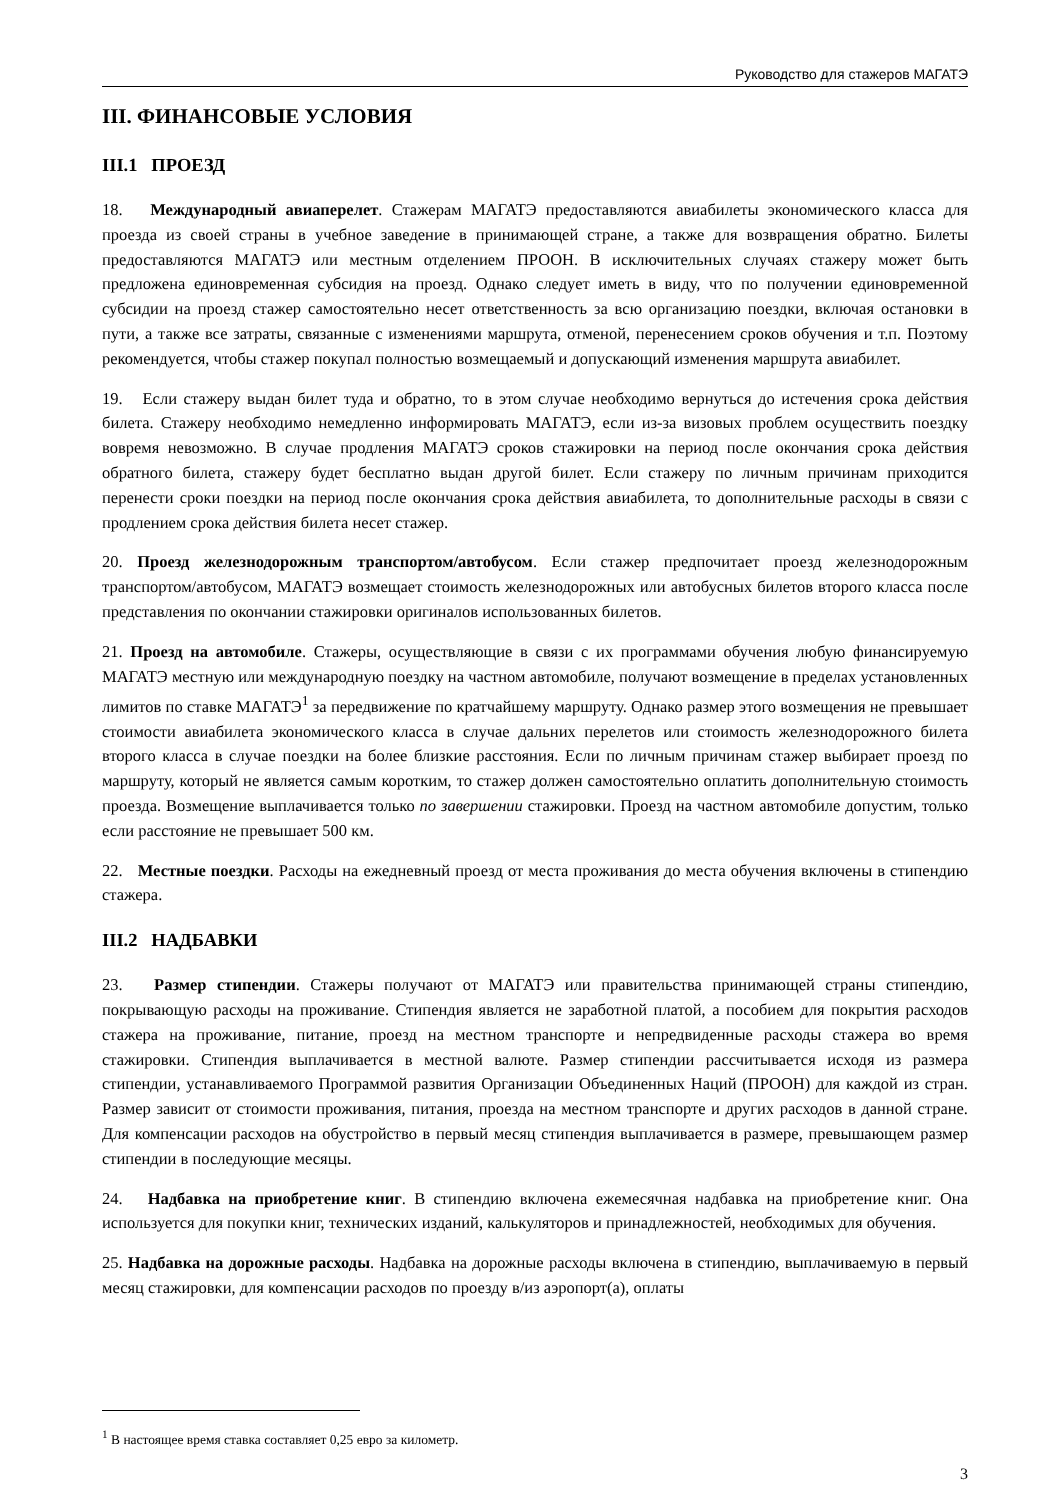Руководство для стажеров МАГАТЭ
III. ФИНАНСОВЫЕ УСЛОВИЯ
III.1 ПРОЕЗД
18. Международный авиаперелет. Стажерам МАГАТЭ предоставляются авиабилеты экономического класса для проезда из своей страны в учебное заведение в принимающей стране, а также для возвращения обратно. Билеты предоставляются МАГАТЭ или местным отделением ПРООН. В исключительных случаях стажеру может быть предложена единовременная субсидия на проезд. Однако следует иметь в виду, что по получении единовременной субсидии на проезд стажер самостоятельно несет ответственность за всю организацию поездки, включая остановки в пути, а также все затраты, связанные с изменениями маршрута, отменой, перенесением сроков обучения и т.п. Поэтому рекомендуется, чтобы стажер покупал полностью возмещаемый и допускающий изменения маршрута авиабилет.
19. Если стажеру выдан билет туда и обратно, то в этом случае необходимо вернуться до истечения срока действия билета. Стажеру необходимо немедленно информировать МАГАТЭ, если из-за визовых проблем осуществить поездку вовремя невозможно. В случае продления МАГАТЭ сроков стажировки на период после окончания срока действия обратного билета, стажеру будет бесплатно выдан другой билет. Если стажеру по личным причинам приходится перенести сроки поездки на период после окончания срока действия авиабилета, то дополнительные расходы в связи с продлением срока действия билета несет стажер.
20. Проезд железнодорожным транспортом/автобусом. Если стажер предпочитает проезд железнодорожным транспортом/автобусом, МАГАТЭ возмещает стоимость железнодорожных или автобусных билетов второго класса после представления по окончании стажировки оригиналов использованных билетов.
21. Проезд на автомобиле. Стажеры, осуществляющие в связи с их программами обучения любую финансируемую МАГАТЭ местную или международную поездку на частном автомобиле, получают возмещение в пределах установленных лимитов по ставке МАГАТЭ<sup>1</sup> за передвижение по кратчайшему маршруту. Однако размер этого возмещения не превышает стоимости авиабилета экономического класса в случае дальних перелетов или стоимость железнодорожного билета второго класса в случае поездки на более близкие расстояния. Если по личным причинам стажер выбирает проезд по маршруту, который не является самым коротким, то стажер должен самостоятельно оплатить дополнительную стоимость проезда. Возмещение выплачивается только по завершении стажировки. Проезд на частном автомобиле допустим, только если расстояние не превышает 500 км.
22. Местные поездки. Расходы на ежедневный проезд от места проживания до места обучения включены в стипендию стажера.
III.2 НАДБАВКИ
23. Размер стипендии. Стажеры получают от МАГАТЭ или правительства принимающей страны стипендию, покрывающую расходы на проживание. Стипендия является не заработной платой, а пособием для покрытия расходов стажера на проживание, питание, проезд на местном транспорте и непредвиденные расходы стажера во время стажировки. Стипендия выплачивается в местной валюте. Размер стипендии рассчитывается исходя из размера стипендии, устанавливаемого Программой развития Организации Объединенных Наций (ПРООН) для каждой из стран. Размер зависит от стоимости проживания, питания, проезда на местном транспорте и других расходов в данной стране. Для компенсации расходов на обустройство в первый месяц стипендия выплачивается в размере, превышающем размер стипендии в последующие месяцы.
24. Надбавка на приобретение книг. В стипендию включена ежемесячная надбавка на приобретение книг. Она используется для покупки книг, технических изданий, калькуляторов и принадлежностей, необходимых для обучения.
25. Надбавка на дорожные расходы. Надбавка на дорожные расходы включена в стипендию, выплачиваемую в первый месяц стажировки, для компенсации расходов по проезду в/из аэропорт(а), оплаты
<sup>1</sup> В настоящее время ставка составляет 0,25 евро за километр.
3